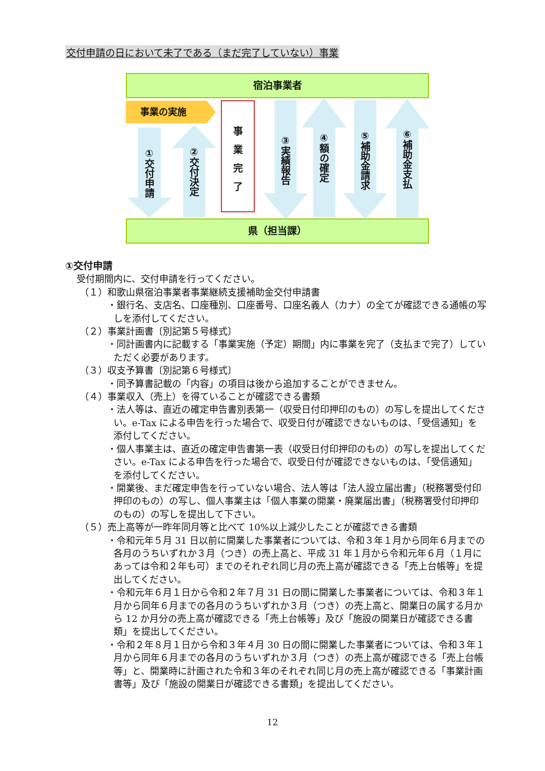交付申請の日において未了である（まだ完了していない）事業
宿泊事業者
事業の実施
①交付申請
②交付決定
事
業
完
了
③実績報告
④額の確定
⑤補助金請求
⑥補助金支払
県（担当課）
①交付申請
受付期間内に、交付申請を行ってください。
（１）和歌山県宿泊事業者事業継続支援補助金交付申請書
・銀行名、支店名、口座種別、口座番号、口座名義人（カナ）の全てが確認できる通帳の写しを添付してください。
（２）事業計画書〔別記第５号様式〕
・同計画書内に記載する「事業実施（予定）期間」内に事業を完了（支払まで完了）していただく必要があります。
（３）収支予算書〔別記第６号様式〕
・同予算書記載の「内容」の項目は後から追加することができません。
（４）事業収入（売上）を得ていることが確認できる書類
・法人等は、直近の確定申告書別表第一（収受日付印押印のもの）の写しを提出してください。e-Tax による申告を行った場合で、収受日付が確認できないものは、「受信通知」を添付してください。
・個人事業主は、直近の確定申告書第一表（収受日付印押印のもの）の写しを提出してください。e-Tax による申告を行った場合で、収受日付が確認できないものは、「受信通知」を添付してください。
・開業後、まだ確定申告を行っていない場合、法人等は「法人設立届出書」（税務署受付印押印のもの）の写し、個人事業主は「個人事業の開業・廃業届出書」（税務署受付印押印のもの）の写しを提出して下さい。
（５）売上高等が一昨年同月等と比べて 10%以上減少したことが確認できる書類
・令和元年５月 31 日以前に開業した事業者については、令和３年１月から同年６月までの各月のうちいずれか３月（つき）の売上高と、平成 31 年１月から令和元年６月（１月にあっては令和２年も可）までのそれぞれ同じ月の売上高が確認できる「売上台帳等」を提出してください。
・令和元年６月１日から令和２年７月 31 日の間に開業した事業者については、令和３年１月から同年６月までの各月のうちいずれか３月（つき）の売上高と、開業日の属する月から 12 か月分の売上高が確認できる「売上台帳等」及び「施設の開業日が確認できる書類」を提出してください。
・令和２年８月１日から令和３年４月 30 日の間に開業した事業者については、令和３年１月から同年６月までの各月のうちいずれか３月（つき）の売上高が確認できる「売上台帳等」と、開業時に計画された令和３年のそれぞれ同じ月の売上高が確認できる「事業計画書等」及び「施設の開業日が確認できる書類」を提出してください。
12